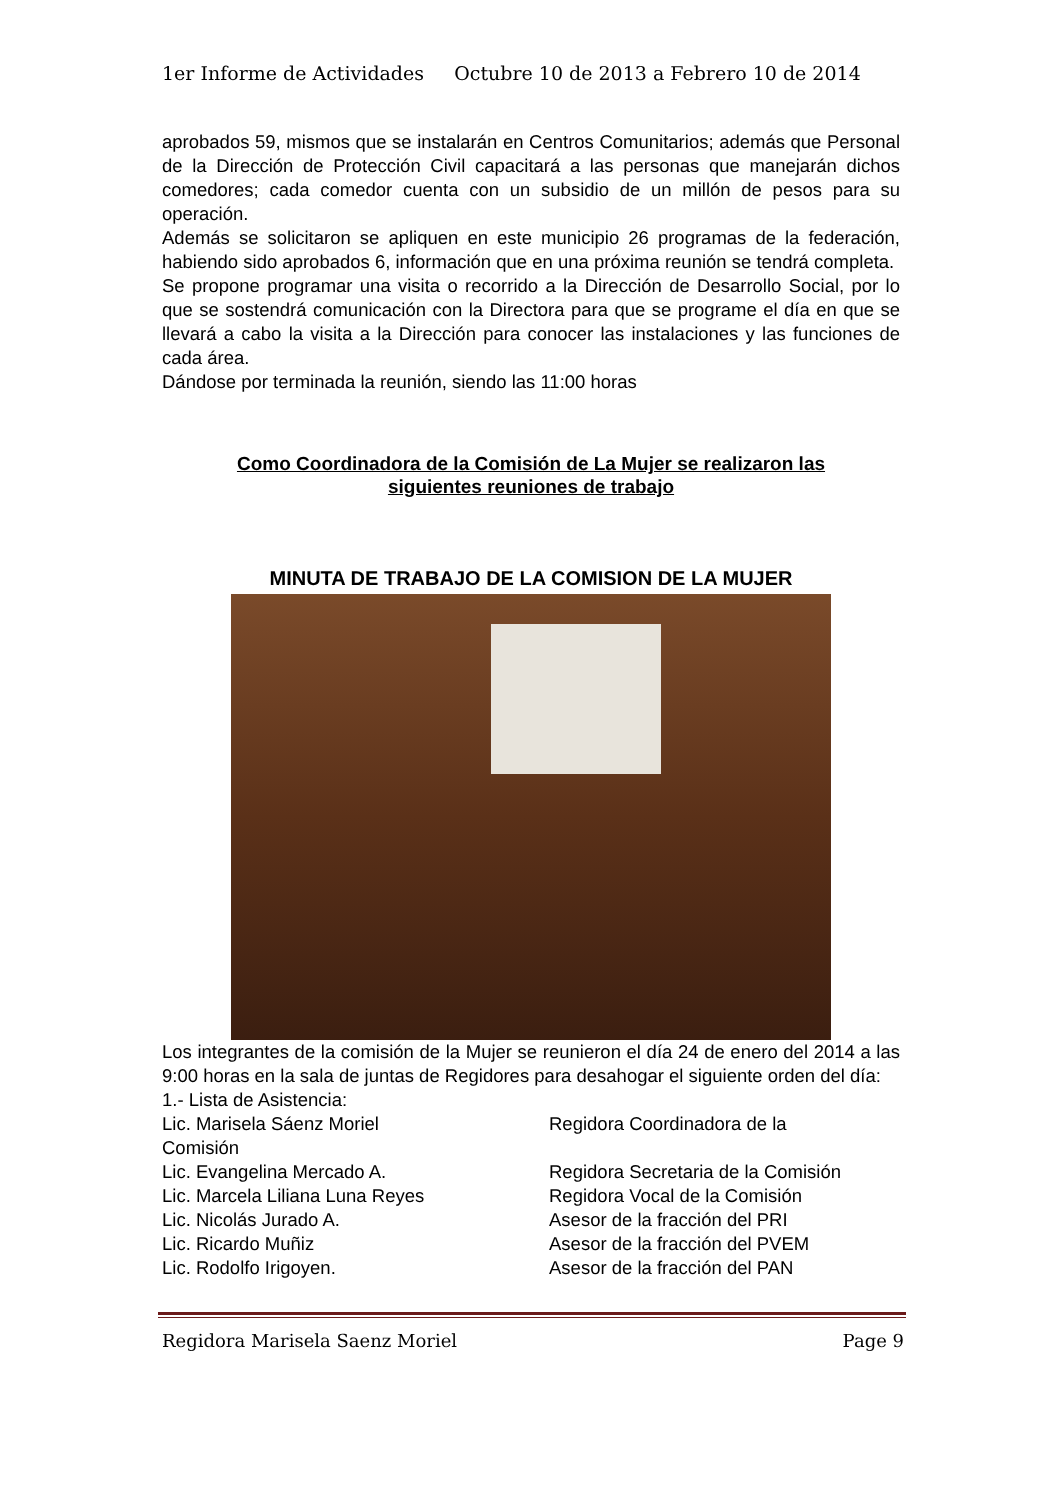1er Informe de Actividades Octubre 10 de 2013 a Febrero 10 de 2014
aprobados 59, mismos que se instalarán en Centros Comunitarios; además que Personal de la Dirección de Protección Civil capacitará a las personas que manejarán dichos comedores; cada comedor cuenta con un subsidio de un millón de pesos para su operación.
Además se solicitaron se apliquen en este municipio 26 programas de la federación, habiendo sido aprobados 6, información que en una próxima reunión se tendrá completa.
Se propone programar una visita o recorrido a la Dirección de Desarrollo Social, por lo que se sostendrá comunicación con la Directora para que se programe el día en que se llevará a cabo la visita a la Dirección para conocer las instalaciones y las funciones de cada área.
Dándose por terminada la reunión, siendo las 11:00 horas
Como Coordinadora de la Comisión de La Mujer se realizaron las siguientes reuniones de trabajo
MINUTA DE TRABAJO DE LA COMISION DE LA MUJER
Los integrantes de la comisión de la Mujer se reunieron el día 24 de enero del 2014 a las 9:00 horas en la sala de juntas de Regidores para desahogar el siguiente orden del día:
1.- Lista de Asistencia:
Lic. Marisela Sáenz Moriel Regidora Coordinadora de la
Comisión
Lic. Evangelina Mercado A. Regidora Secretaria de la Comisión
Lic. Marcela Liliana Luna Reyes Regidora Vocal de la Comisión
Lic. Nicolás Jurado A. Asesor de la fracción del PRI
Lic. Ricardo Muñiz Asesor de la fracción del PVEM
Lic. Rodolfo Irigoyen. Asesor de la fracción del PAN
Regidora Marisela Saenz Moriel Page 9